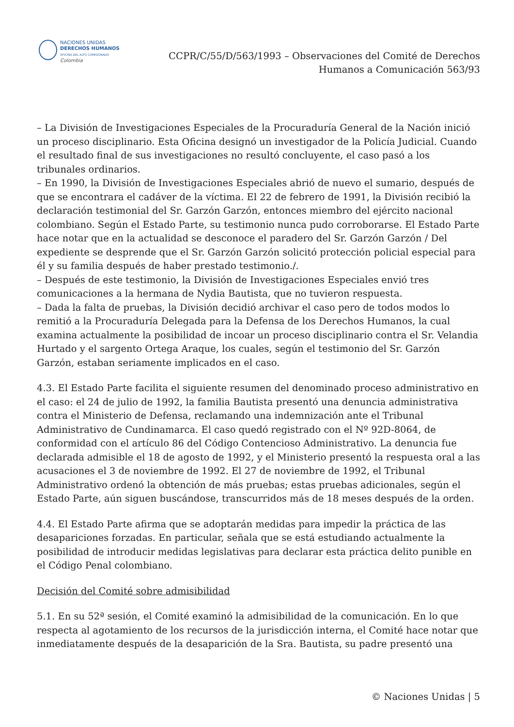NACIONES UNIDAS
DERECHOS HUMANOS
OFICINA DEL ALTO COMISIONADO
Colombia
CCPR/C/55/D/563/1993 – Observaciones del Comité de Derechos
Humanos a Comunicación 563/93
– La División de Investigaciones Especiales de la Procuraduría General de la Nación inició un proceso disciplinario. Esta Oficina designó un investigador de la Policía Judicial. Cuando el resultado final de sus investigaciones no resultó concluyente, el caso pasó a los tribunales ordinarios.
– En 1990, la División de Investigaciones Especiales abrió de nuevo el sumario, después de que se encontrara el cadáver de la víctima. El 22 de febrero de 1991, la División recibió la declaración testimonial del Sr. Garzón Garzón, entonces miembro del ejército nacional colombiano. Según el Estado Parte, su testimonio nunca pudo corroborarse. El Estado Parte hace notar que en la actualidad se desconoce el paradero del Sr. Garzón Garzón / Del expediente se desprende que el Sr. Garzón Garzón solicitó protección policial especial para él y su familia después de haber prestado testimonio./.
– Después de este testimonio, la División de Investigaciones Especiales envió tres comunicaciones a la hermana de Nydia Bautista, que no tuvieron respuesta.
– Dada la falta de pruebas, la División decidió archivar el caso pero de todos modos lo remitió a la Procuraduría Delegada para la Defensa de los Derechos Humanos, la cual examina actualmente la posibilidad de incoar un proceso disciplinario contra el Sr. Velandia Hurtado y el sargento Ortega Araque, los cuales, según el testimonio del Sr. Garzón Garzón, estaban seriamente implicados en el caso.
4.3. El Estado Parte facilita el siguiente resumen del denominado proceso administrativo en el caso: el 24 de julio de 1992, la familia Bautista presentó una denuncia administrativa contra el Ministerio de Defensa, reclamando una indemnización ante el Tribunal Administrativo de Cundinamarca. El caso quedó registrado con el Nº 92D-8064, de conformidad con el artículo 86 del Código Contencioso Administrativo. La denuncia fue declarada admisible el 18 de agosto de 1992, y el Ministerio presentó la respuesta oral a las acusaciones el 3 de noviembre de 1992. El 27 de noviembre de 1992, el Tribunal Administrativo ordenó la obtención de más pruebas; estas pruebas adicionales, según el Estado Parte, aún siguen buscándose, transcurridos más de 18 meses después de la orden.
4.4. El Estado Parte afirma que se adoptarán medidas para impedir la práctica de las desapariciones forzadas. En particular, señala que se está estudiando actualmente la posibilidad de introducir medidas legislativas para declarar esta práctica delito punible en el Código Penal colombiano.
Decisión del Comité sobre admisibilidad
5.1. En su 52ª sesión, el Comité examinó la admisibilidad de la comunicación. En lo que respecta al agotamiento de los recursos de la jurisdicción interna, el Comité hace notar que inmediatamente después de la desaparición de la Sra. Bautista, su padre presentó una
© Naciones Unidas | 5